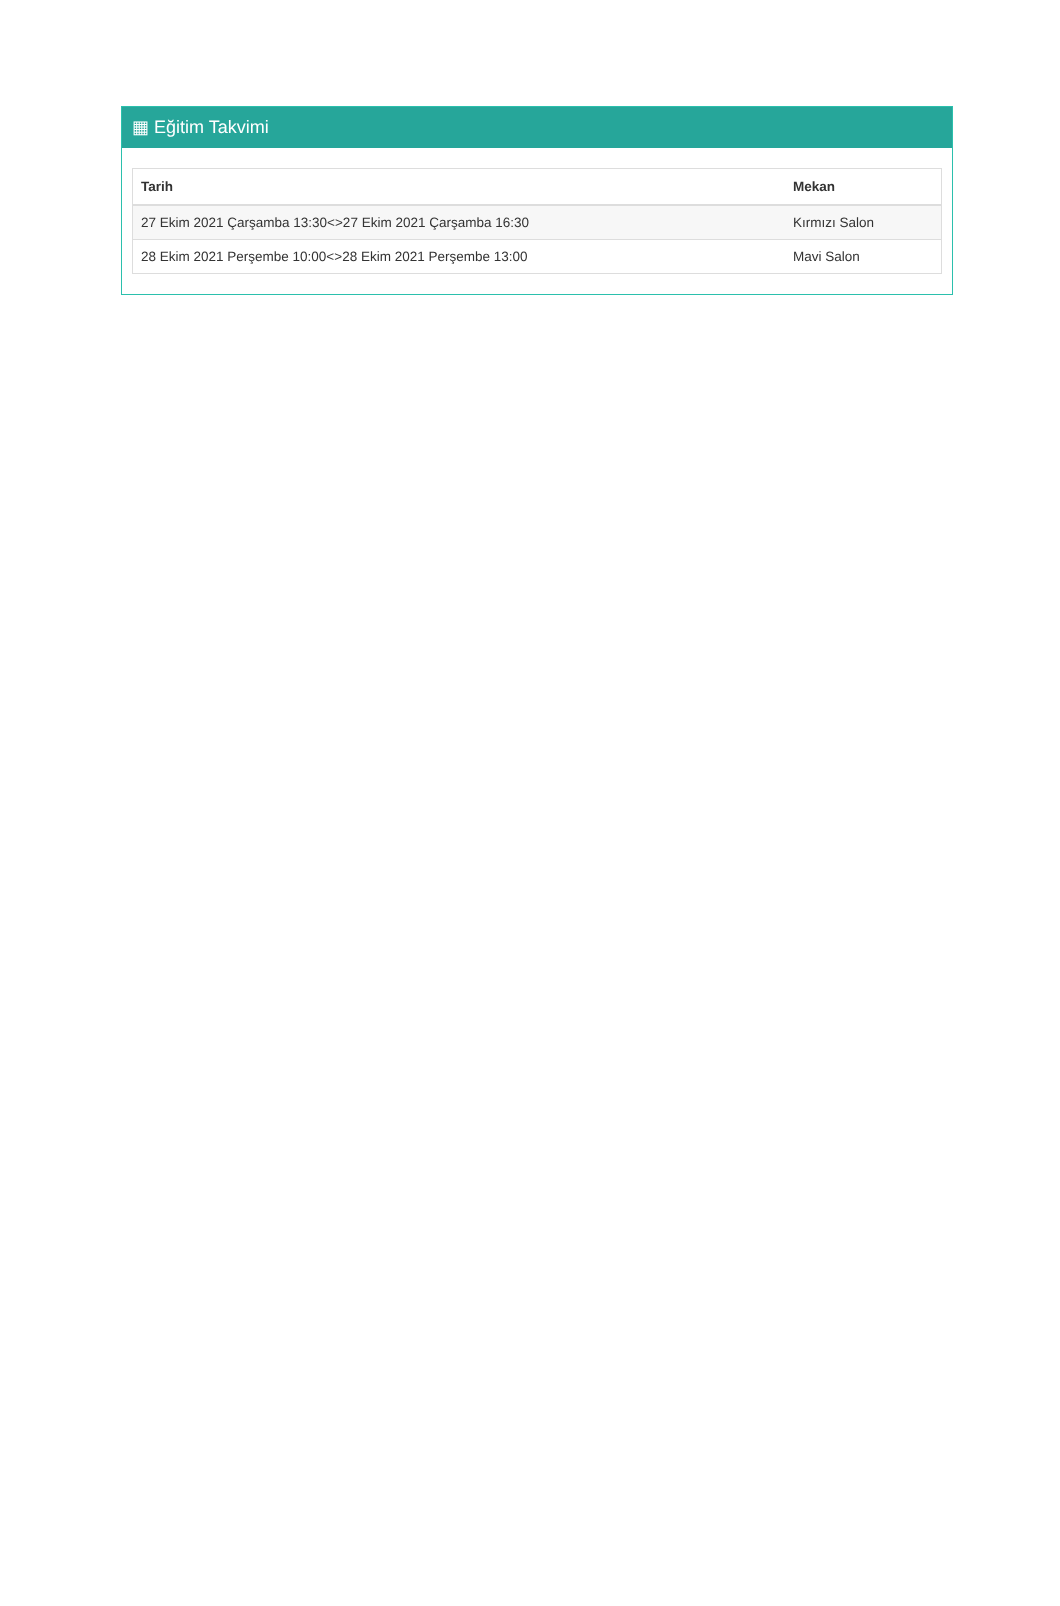▦ Eğitim Takvimi
| Tarih | Mekan |
| --- | --- |
| 27 Ekim 2021 Çarşamba 13:30<>27 Ekim 2021 Çarşamba 16:30 | Kırmızı Salon |
| 28 Ekim 2021 Perşembe 10:00<>28 Ekim 2021 Perşembe 13:00 | Mavi Salon |